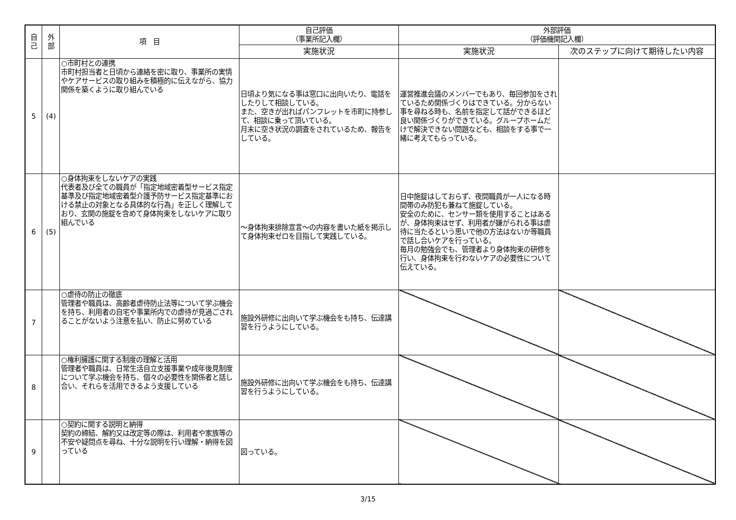| 自 己 | 外 部 | 項 目 | 自己評価 （事業所記入欄） | 外部評価 （評価機関記入欄） | |
| --- | --- | --- | --- | --- | --- |
| | | | 実施状況 | 実施状況 | 次のステップに向けて期待したい内容 |
| 5 | (4) | ○市町村との連携 市町村担当者と日頃から連絡を密に取り、事業所の実情やケアサービスの取り組みを積極的に伝えながら、協力関係を築くように取り組んでいる | 日頃より気になる事は窓口に出向いたり、電話をしたりして相談している。 また、空きが出ればパンフレットを市町に持参して、相談に乗って頂いている。 月末に空き状況の調査をされているため、報告をしている。 | 運営推進会議のメンバーでもあり、毎回参加をされているため関係づくりはできている。分からない事を尋ねる時も、名前を指定して話ができるほど良い関係づくりができている。グループホームだけで解決できない問題なども、相談をする事で一緒に考えてもらっている。 | |
| 6 | (5) | ○身体拘束をしないケアの実践 代表者及び全ての職員が「指定地域密着型サービス指定基準及び指定地域密着型介護予防サービス指定基準における禁止の対象となる具体的な行為」を正しく理解しており、玄関の施錠を含めて身体拘束をしないケアに取り組んでいる | ～身体拘束排除宣言～の内容を書いた紙を掲示して身体拘束ゼロを目指して実践している。 | 日中施錠はしておらず、夜間職員が一人になる時間帯のみ防犯も兼ねて施錠している。 安全のために、センサー類を使用することはあるが、身体拘束はせず、利用者が嫌がられる事は虐待に当たるという思いで他の方法はないか等職員で話し合いケアを行っている。 毎月の勉強会でも、管理者より身体拘束の研修を行い、身体拘束を行わないケアの必要性について伝えている。 | |
| 7 | | ○虐待の防止の徹底 管理者や職員は、高齢者虐待防止法等について学ぶ機会を持ち、利用者の自宅や事業所内での虐待が見過ごされることがないよう注意を払い、防止に努めている | 施設外研修に出向いて学ぶ機会をも持ち、伝達講習を行うようにしている。 | | |
| 8 | | ○権利擁護に関する制度の理解と活用 管理者や職員は、日常生活自立支援事業や成年後見制度について学ぶ機会を持ち、個々の必要性を関係者と話し合い、それらを活用できるよう支援している | 施設外研修に出向いて学ぶ機会をも持ち、伝達講習を行うようにしている。 | | |
| 9 | | ○契約に関する説明と納得 契約の締結、解約又は改定等の際は、利用者や家族等の不安や疑問点を尋ね、十分な説明を行い理解・納得を図っている | 図っている。 | | |
3/15